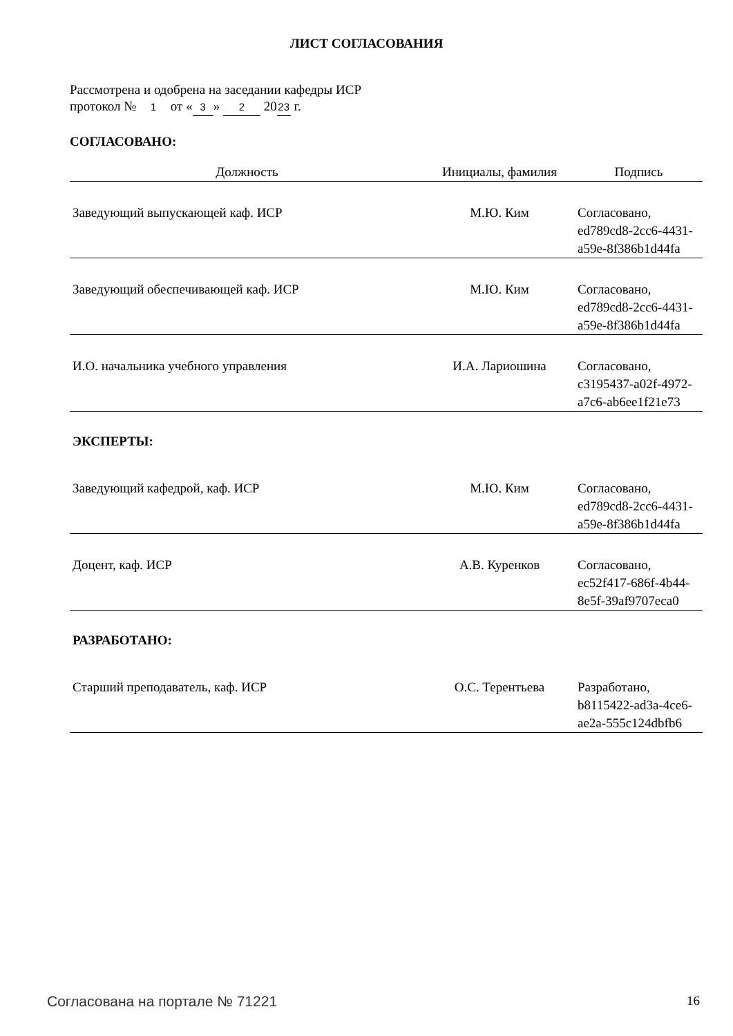ЛИСТ СОГЛАСОВАНИЯ
Рассмотрена и одобрена на заседании кафедры ИСР
протокол № 1 от « 3 » 2 20 23 г.
СОГЛАСОВАНО:
| Должность | Инициалы, фамилия | Подпись |
| --- | --- | --- |
| Заведующий выпускающей каф. ИСР | М.Ю. Ким | Согласовано, ed789cd8-2cc6-4431- a59e-8f386b1d44fa |
| Заведующий обеспечивающей каф. ИСР | М.Ю. Ким | Согласовано, ed789cd8-2cc6-4431- a59e-8f386b1d44fa |
| И.О. начальника учебного управления | И.А. Лариошина | Согласовано, c3195437-a02f-4972- a7c6-ab6ee1f21e73 |
| ЭКСПЕРТЫ: | | |
| Заведующий кафедрой, каф. ИСР | М.Ю. Ким | Согласовано, ed789cd8-2cc6-4431- a59e-8f386b1d44fa |
| Доцент, каф. ИСР | А.В. Куренков | Согласовано, ec52f417-686f-4b44- 8e5f-39af9707eca0 |
| РАЗРАБОТАНО: | | |
| Старший преподаватель, каф. ИСР | О.С. Терентьева | Разработано, b8115422-ad3a-4ce6- ae2a-555c124dbfb6 |
Согласована на портале № 71221 16